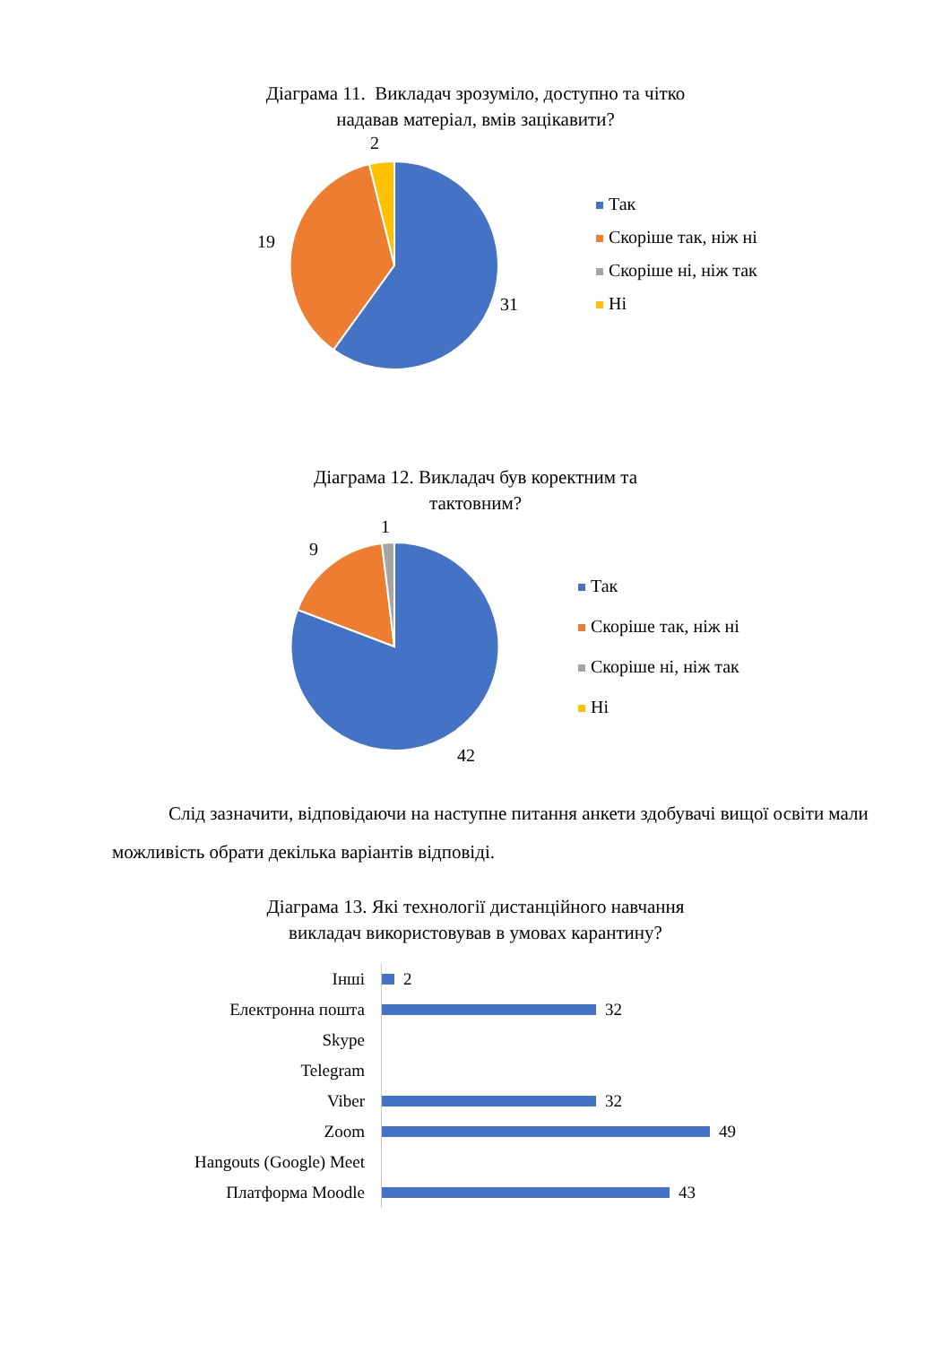Діаграма 11. Викладач зрозуміло, доступно та чітко
надавав матеріал, вмів зацікавити?
2
19
31
Так
Скоріше так, ніж ні
Скоріше ні, ніж так
Ні
Діаграма 12. Викладач був коректним та
тактовним?
1
9
42
Так
Скоріше так, ніж ні
Скоріше ні, ніж так
Ні
Слід зазначити, відповідаючи на наступне питання анкети здобувачі вищої освіти мали можливість обрати декілька варіантів відповіді.
Діаграма 13. Які технології дистанційного навчання
викладач використовував в умовах карантину?
Інші
2
Електронна пошта
32
Skype
Telegram
Viber
32
Zoom
49
Hangouts (Google) Meet
Платформа Moodle
43